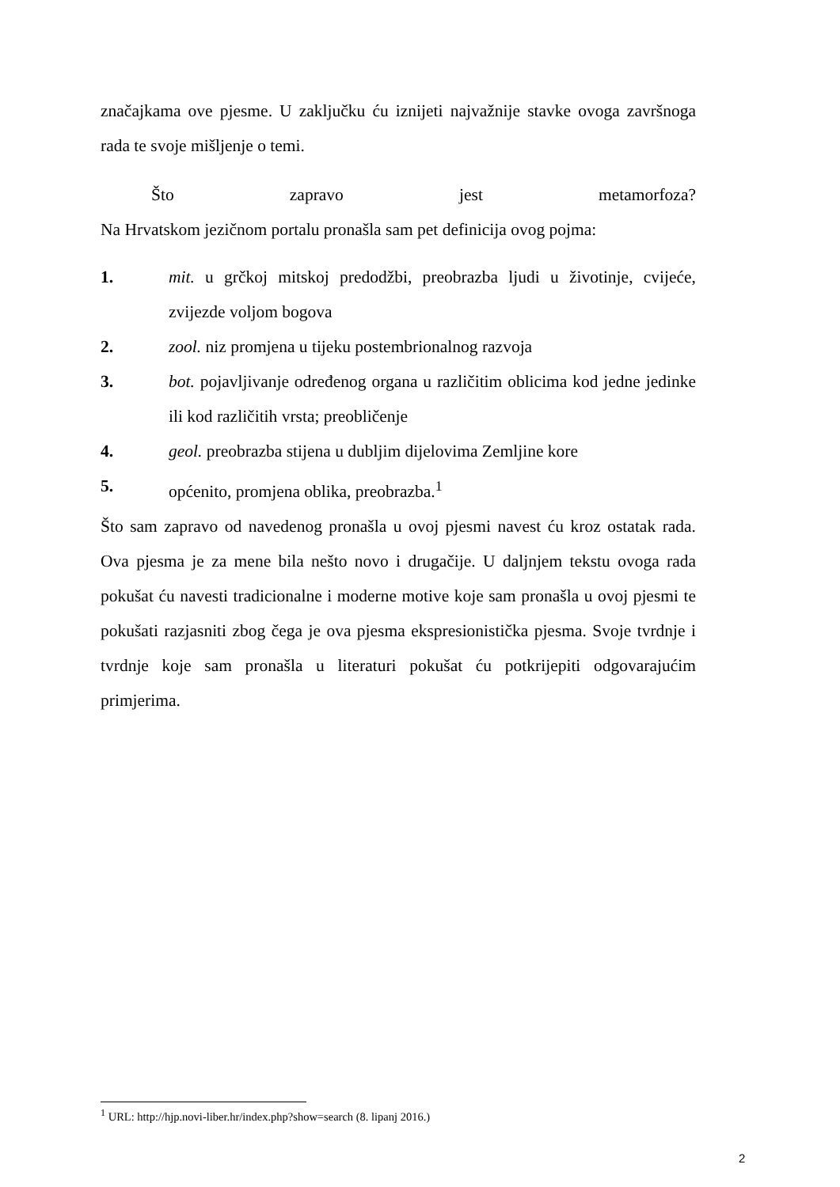značajkama ove pjesme. U zaključku ću iznijeti najvažnije stavke ovoga završnoga rada te svoje mišljenje o temi.
Što zapravo jest metamorfoza?
Na Hrvatskom jezičnom portalu pronašla sam pet definicija ovog pojma:
1. mit. u grčkoj mitskoj predodžbi, preobrazba ljudi u životinje, cvijeće, zvijezde voljom bogova
2. zool. niz promjena u tijeku postembrionalnog razvoja
3. bot. pojavljivanje određenog organa u različitim oblicima kod jedne jedinke ili kod različitih vrsta; preobličenje
4. geol. preobrazba stijena u dubljim dijelovima Zemljine kore
5. općenito, promjena oblika, preobrazba.<sup>1</sup>
Što sam zapravo od navedenog pronašla u ovoj pjesmi navest ću kroz ostatak rada. Ova pjesma je za mene bila nešto novo i drugačije. U daljnjem tekstu ovoga rada pokušat ću navesti tradicionalne i moderne motive koje sam pronašla u ovoj pjesmi te pokušati razjasniti zbog čega je ova pjesma ekspresionistička pjesma. Svoje tvrdnje i tvrdnje koje sam pronašla u literaturi pokušat ću potkrijepiti odgovarajućim primjerima.
<sup>1</sup> URL: http://hjp.novi-liber.hr/index.php?show=search (8. lipanj 2016.)
2